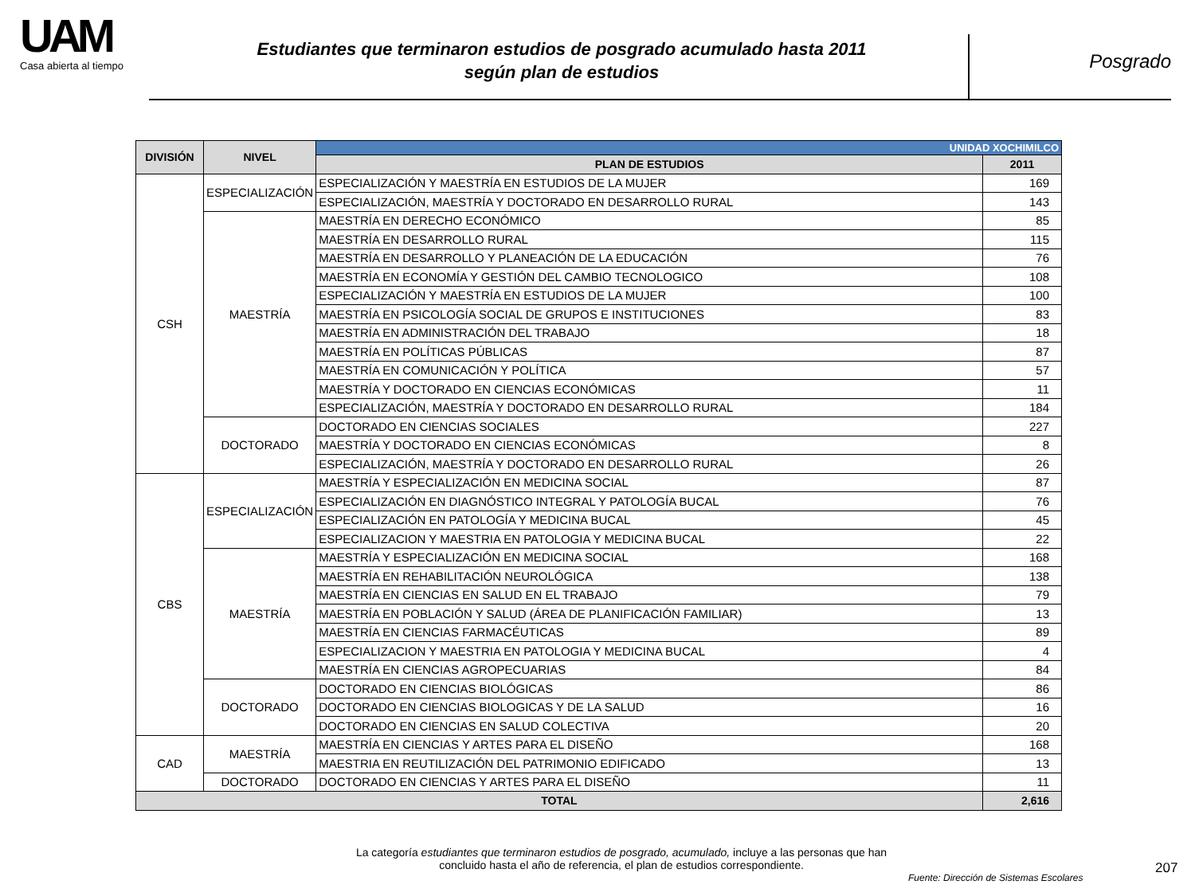UAM
Casa abierta al tiempo
Estudiantes que terminaron estudios de posgrado acumulado hasta 2011
según plan de estudios
Posgrado
| DIVISIÓN | NIVEL | UNIDAD XOCHIMILCO | |
| | | PLAN DE ESTUDIOS | 2011 |
| CSH | ESPECIALIZACIÓN | ESPECIALIZACIÓN Y MAESTRÍA EN ESTUDIOS DE LA MUJER | 169 |
| | | ESPECIALIZACIÓN, MAESTRÍA Y DOCTORADO EN DESARROLLO RURAL | 143 |
| | MAESTRÍA | MAESTRÍA EN DERECHO ECONÓMICO | 85 |
| | | MAESTRÍA EN DESARROLLO RURAL | 115 |
| | | MAESTRÍA EN DESARROLLO Y PLANEACIÓN DE LA EDUCACIÓN | 76 |
| | | MAESTRÍA EN ECONOMÍA Y GESTIÓN DEL CAMBIO TECNOLOGICO | 108 |
| | | ESPECIALIZACIÓN Y MAESTRÍA EN ESTUDIOS DE LA MUJER | 100 |
| | | MAESTRÍA EN PSICOLOGÍA SOCIAL DE GRUPOS E INSTITUCIONES | 83 |
| | | MAESTRÍA EN ADMINISTRACIÓN DEL TRABAJO | 18 |
| | | MAESTRÍA EN POLÍTICAS PÚBLICAS | 87 |
| | | MAESTRÍA EN COMUNICACIÓN Y POLÍTICA | 57 |
| | | MAESTRÍA Y DOCTORADO EN CIENCIAS ECONÓMICAS | 11 |
| | | ESPECIALIZACIÓN, MAESTRÍA Y DOCTORADO EN DESARROLLO RURAL | 184 |
| | DOCTORADO | DOCTORADO EN CIENCIAS SOCIALES | 227 |
| | | MAESTRÍA Y DOCTORADO EN CIENCIAS ECONÓMICAS | 8 |
| | | ESPECIALIZACIÓN, MAESTRÍA Y DOCTORADO EN DESARROLLO RURAL | 26 |
| CBS | ESPECIALIZACIÓN | MAESTRÍA Y ESPECIALIZACIÓN EN MEDICINA SOCIAL | 87 |
| | | ESPECIALIZACIÓN EN DIAGNÓSTICO INTEGRAL Y PATOLOGÍA BUCAL | 76 |
| | | ESPECIALIZACIÓN EN PATOLOGÍA Y MEDICINA BUCAL | 45 |
| | | ESPECIALIZACION Y MAESTRIA EN PATOLOGIA Y MEDICINA BUCAL | 22 |
| | MAESTRÍA | MAESTRÍA Y ESPECIALIZACIÓN EN MEDICINA SOCIAL | 168 |
| | | MAESTRÍA EN REHABILITACIÓN NEUROLÓGICA | 138 |
| | | MAESTRÍA EN CIENCIAS EN SALUD EN EL TRABAJO | 79 |
| | | MAESTRÍA EN POBLACIÓN Y SALUD (ÁREA DE PLANIFICACIÓN FAMILIAR) | 13 |
| | | MAESTRÍA EN CIENCIAS FARMACÉUTICAS | 89 |
| | | ESPECIALIZACION Y MAESTRIA EN PATOLOGIA Y MEDICINA BUCAL | 4 |
| | | MAESTRÍA EN CIENCIAS AGROPECUARIAS | 84 |
| | DOCTORADO | DOCTORADO EN CIENCIAS BIOLÓGICAS | 86 |
| | | DOCTORADO EN CIENCIAS BIOLOGICAS Y DE LA SALUD | 16 |
| | | DOCTORADO EN CIENCIAS EN SALUD COLECTIVA | 20 |
| CAD | MAESTRÍA | MAESTRÍA EN CIENCIAS Y ARTES PARA EL DISEÑO | 168 |
| | | MAESTRIA EN REUTILIZACIÓN DEL PATRIMONIO EDIFICADO | 13 |
| | DOCTORADO | DOCTORADO EN CIENCIAS Y ARTES PARA EL DISEÑO | 11 |
| TOTAL | | | 2,616 |
La categoría estudiantes que terminaron estudios de posgrado, acumulado, incluye a las personas que han concluido hasta el año de referencia, el plan de estudios correspondiente.
Fuente: Dirección de Sistemas Escolares
207